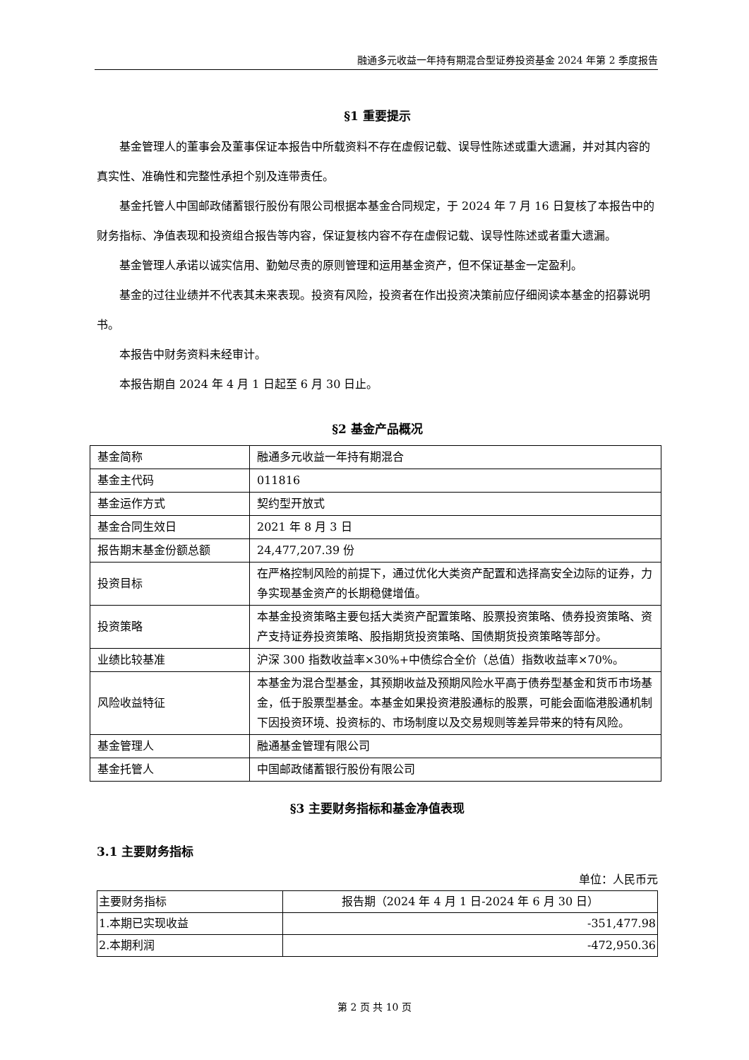融通多元收益一年持有期混合型证券投资基金 2024 年第 2 季度报告
§1 重要提示
基金管理人的董事会及董事保证本报告中所载资料不存在虚假记载、误导性陈述或重大遗漏，并对其内容的真实性、准确性和完整性承担个别及连带责任。
基金托管人中国邮政储蓄银行股份有限公司根据本基金合同规定，于 2024 年 7 月 16 日复核了本报告中的财务指标、净值表现和投资组合报告等内容，保证复核内容不存在虚假记载、误导性陈述或者重大遗漏。
基金管理人承诺以诚实信用、勤勉尽责的原则管理和运用基金资产，但不保证基金一定盈利。
基金的过往业绩并不代表其未来表现。投资有风险，投资者在作出投资决策前应仔细阅读本基金的招募说明书。
本报告中财务资料未经审计。
本报告期自 2024 年 4 月 1 日起至 6 月 30 日止。
§2 基金产品概况
| 基金简称 | 融通多元收益一年持有期混合 |
| 基金主代码 | 011816 |
| 基金运作方式 | 契约型开放式 |
| 基金合同生效日 | 2021 年 8 月 3 日 |
| 报告期末基金份额总额 | 24,477,207.39 份 |
| 投资目标 | 在严格控制风险的前提下，通过优化大类资产配置和选择高安全边际的证券，力争实现基金资产的长期稳健增值。 |
| 投资策略 | 本基金投资策略主要包括大类资产配置策略、股票投资策略、债券投资策略、资产支持证券投资策略、股指期货投资策略、国债期货投资策略等部分。 |
| 业绩比较基准 | 沪深 300 指数收益率×30%+中债综合全价（总值）指数收益率×70%。 |
| 风险收益特征 | 本基金为混合型基金，其预期收益及预期风险水平高于债券型基金和货币市场基金，低于股票型基金。本基金如果投资港股通标的股票，可能会面临港股通机制下因投资环境、投资标的、市场制度以及交易规则等差异带来的特有风险。 |
| 基金管理人 | 融通基金管理有限公司 |
| 基金托管人 | 中国邮政储蓄银行股份有限公司 |
§3 主要财务指标和基金净值表现
3.1 主要财务指标
单位：人民币元
| 主要财务指标 | 报告期（2024 年 4 月 1 日-2024 年 6 月 30 日） |
| --- | --- |
| 1.本期已实现收益 | -351,477.98 |
| 2.本期利润 | -472,950.36 |
第 2 页 共 10 页